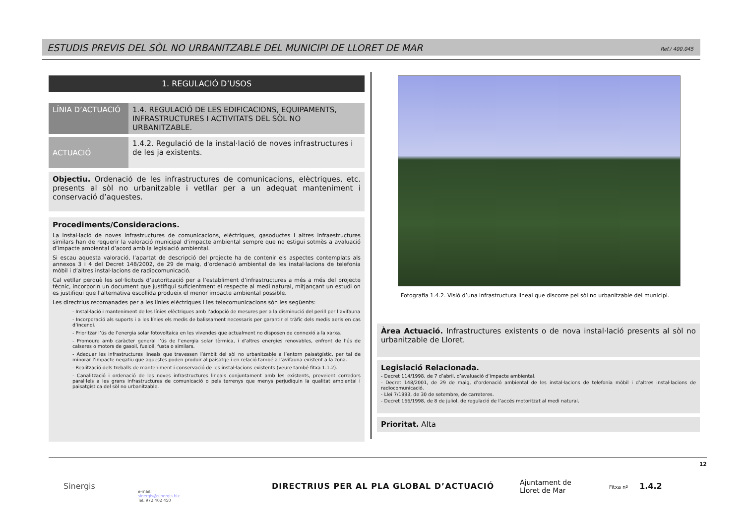ESTUDIS PREVIS DEL SÒL NO URBANITZABLE DEL MUNICIPI DE LLORET DE MAR
Ref./ 400.045
1. REGULACIÓ D’USOS
| LÍNIA D’ACTUACIÓ | 1.4. REGULACIÓ DE LES EDIFICACIONS, EQUIPAMENTS, INFRASTRUCTURES I ACTIVITATS DEL SÒL NO URBANITZABLE. |
| ACTUACIÓ | 1.4.2. Regulació de la instal·lació de noves infrastructures i de les ja existents. |
Objectiu. Ordenació de les infrastructures de comunicacions, elèctriques, etc. presents al sòl no urbanitzable i vetllar per a un adequat manteniment i conservació d’aquestes.
Procediments/Consideracions.
La instal·lació de noves infrastructures de comunicacions, elèctriques, gasoductes i altres infraestructures similars han de requerir la valoració municipal d’impacte ambiental sempre que no estigui sotmès a avaluació d’impacte ambiental d’acord amb la legislació ambiental.
Si escau aquesta valoració, l’apartat de descripció del projecte ha de contenir els aspectes contemplats als annexos 3 i 4 del Decret 148/2002, de 29 de maig, d’ordenació ambiental de les instal·lacions de telefonia mòbil i d’altres instal·lacions de radiocomunicació.
Cal vetllar perquè les sol·licituds d’autorització per a l’establiment d’infrastructures a més a més del projecte tècnic, incorporin un document que justifiqui suficientment el respecte al medi natural, mitjançant un estudi on es justifiqui que l’alternativa escollida produeix el menor impacte ambiental possible.
Les directrius recomanades per a les línies elèctriques i les telecomunicacions són les següents:
- Instal·lació i manteniment de les línies elèctriques amb l’adopció de mesures per a la disminució del perill per l’avifauna
- Incorporació als suports i a les línies els medis de balissament necessaris per garantir el tràfic dels medis aeris en cas d’incendi.
- Prioritzar l’ús de l’energia solar fotovoltaica en les vivendes que actualment no disposen de connexió a la xarxa.
- Promoure amb caràcter general l’ús de l’energia solar tèrmica, i d’altres energies renovables, enfront de l’ús de calseres o motors de gasoil, fueloil, fusta o similars.
- Adequar les infrastructures lineals que travessen l’àmbit del sòl no urbanitzable a l’entorn paisatgístic, per tal de minorar l’impacte negatiu que aquestes poden produir al paisatge i en relació també a l’avifauna existent a la zona.
- Realització dels treballs de manteniment i conservació de les instal·lacions existents (veure també fitxa 1.1.2).
- Canalització i ordenació de les noves infrastructures lineals conjuntament amb les existents, preveient corredors paral·lels a les grans infrastructures de comunicació o pels terrenys que menys perjudiquin la qualitat ambiental i paisatgística del sòl no urbanitzable.
Fotografia 1.4.2. Visió d’una infrastructura lineal que discorre pel sòl no urbanitzable del municipi.
Àrea Actuació. Infrastructures existents o de nova instal·lació presents al sòl no urbanitzable de Lloret.
Legislació Relacionada.
- Decret 114/1998, de 7 d’abril, d’avaluació d’impacte ambiental.
- Decret 148/2001, de 29 de maig, d’ordenació ambiental de les instal·lacions de telefonia mòbil i d’altres instal·lacions de radiocomunicació.
- Llei 7/1993, de 30 de setembre, de carreteres.
- Decret 166/1998, de 8 de juliol, de regulació de l’accés motoritzat al medi natural.
Prioritat. Alta
12
Sinergis
e-mail:
sinergis@sinergis.biz
Tel. 972 402 450
DIRECTRIUS PER AL PLA GLOBAL D’ACTUACIÓ
Ajuntament de
Lloret de Mar
Fitxa nº 1.4.2